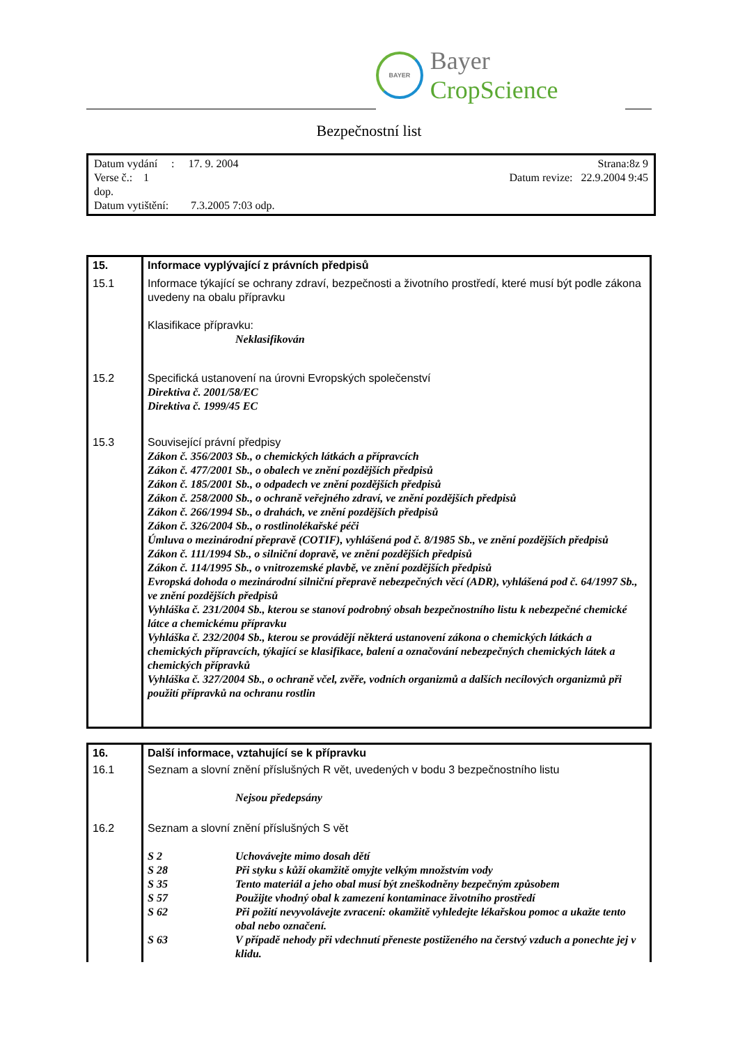BAYER
Bayer CropScience
Bezpečnostní list
Strana:8z 9
Datum revize: 22.9.2004 9:45
Datum vydání : 17. 9. 2004
Verse č.: 1
dop.
Datum vytištění: 7.3.2005 7:03 odp.
| 15. | Informace vyplývající z právních předpisů |
| 15.1 | Informace týkající se ochrany zdraví, bezpečnosti a životního prostředí, které musí být podle zákona uvedeny na obalu přípravku Klasifikace přípravku: Neklasifikován |
| 15.2 | Specifická ustanovení na úrovni Evropských společenství Direktiva č. 2001/58/EC Direktiva č. 1999/45 EC |
| 15.3 | Související právní předpisy Zákon č. 356/2003 Sb., o chemických látkách a přípravcích Zákon č. 477/2001 Sb., o obalech ve znění pozdějších předpisů Zákon č. 185/2001 Sb., o odpadech ve znění pozdějších předpisů Zákon č. 258/2000 Sb., o ochraně veřejného zdraví, ve znění pozdějších předpisů Zákon č. 266/1994 Sb., o drahách, ve znění pozdějších předpisů Zákon č. 326/2004 Sb., o rostlinolékařské péči Úmluva o mezinárodní přepravě (COTIF), vyhlášená pod č. 8/1985 Sb., ve znění pozdějších předpisů Zákon č. 111/1994 Sb., o silniční dopravě, ve znění pozdějších předpisů Zákon č. 114/1995 Sb., o vnitrozemské plavbě, ve znění pozdějších předpisů Evropská dohoda o mezinárodní silniční přepravě nebezpečných věcí (ADR), vyhlášená pod č. 64/1997 Sb., ve znění pozdějších předpisů Vyhláška č. 231/2004 Sb., kterou se stanoví podrobný obsah bezpečnostního listu k nebezpečné chemické látce a chemickému přípravku Vyhláška č. 232/2004 Sb., kterou se provádějí některá ustanovení zákona o chemických látkách a chemických přípravcích, týkající se klasifikace, balení a označování nebezpečných chemických látek a chemických přípravků Vyhláška č. 327/2004 Sb., o ochraně včel, zvěře, vodních organizmů a dalších necílových organizmů při použití přípravků na ochranu rostlin |
| 16. | Další informace, vztahující se k přípravku |
| 16.1 | Seznam a slovní znění příslušných R vět, uvedených v bodu 3 bezpečnostního listu Nejsou předepsány |
| 16.2 | Seznam a slovní znění příslušných S vět / S 2 / Uchovávejte mimo dosah dětí / / S 28 / Při styku s kůží okamžitě omyjte velkým množstvím vody / / S 35 / Tento materiál a jeho obal musí být zneškodněny bezpečným způsobem / / S 57 / Použijte vhodný obal k zamezení kontaminace životního prostředí / / S 62 / Při požití nevyvolávejte zvracení: okamžitě vyhledejte lékařskou pomoc a ukažte tento obal nebo označení. / / S 63 / V případě nehody při vdechnutí přeneste postiženého na čerstvý vzduch a ponechte jej v klidu. / |